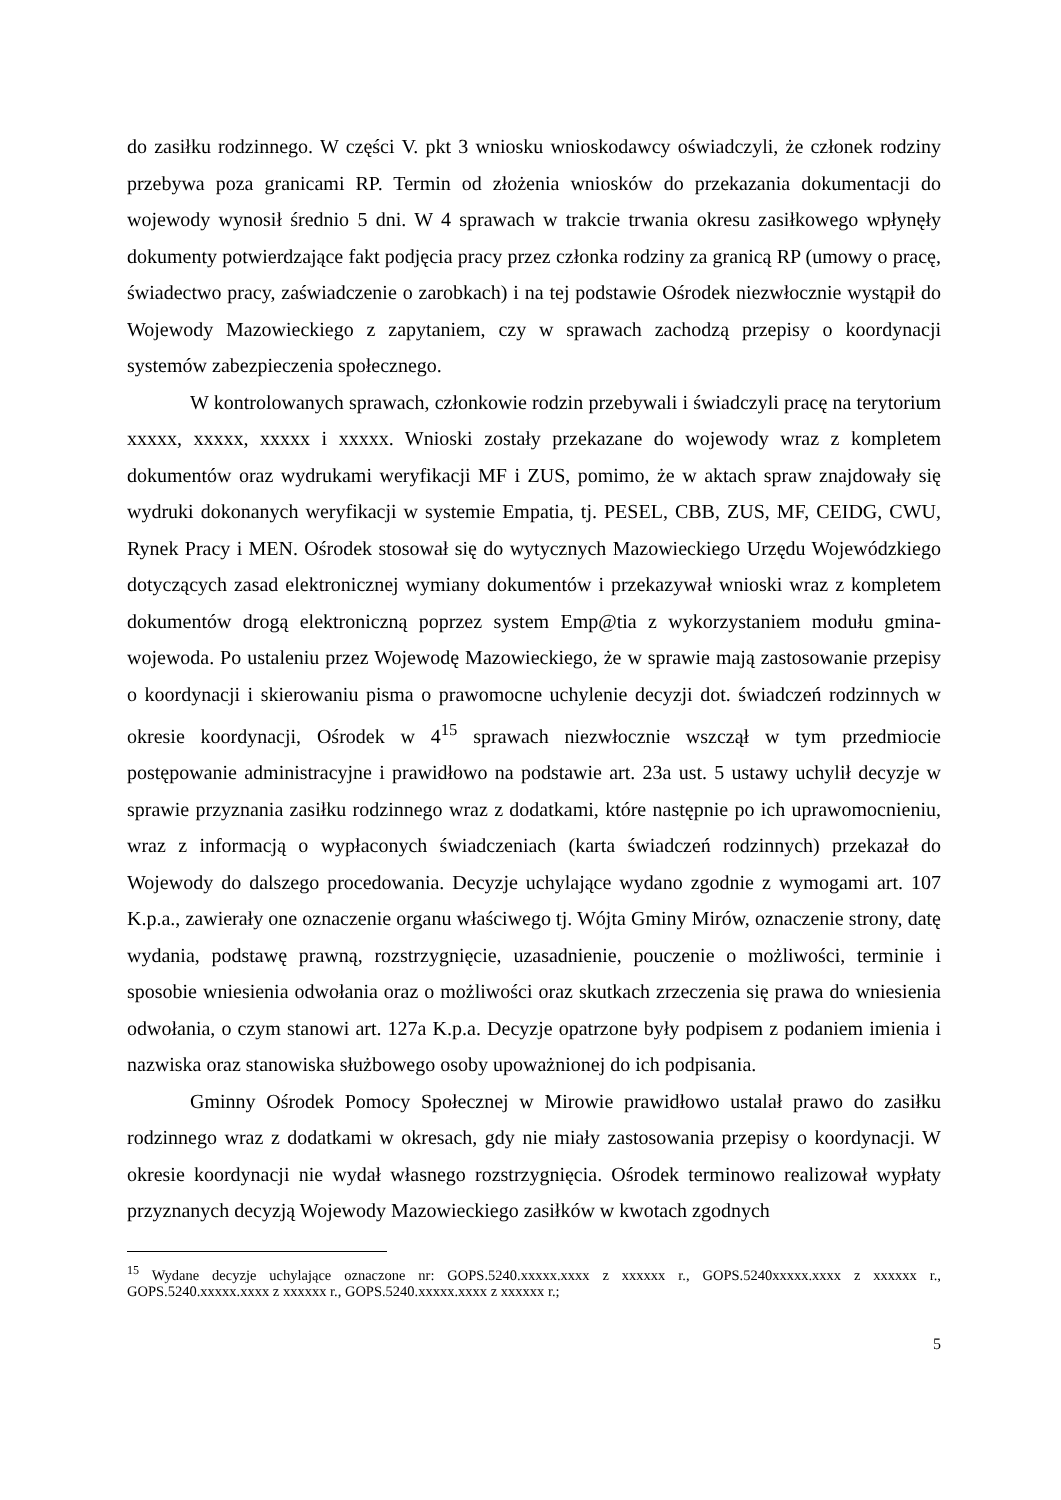do zasiłku rodzinnego. W części V. pkt 3 wniosku wnioskodawcy oświadczyli, że członek rodziny przebywa poza granicami RP. Termin od złożenia wniosków do przekazania dokumentacji do wojewody wynosił średnio 5 dni. W 4 sprawach w trakcie trwania okresu zasiłkowego wpłynęły dokumenty potwierdzające fakt podjęcia pracy przez członka rodziny za granicą RP (umowy o pracę, świadectwo pracy, zaświadczenie o zarobkach) i na tej podstawie Ośrodek niezwłocznie wystąpił do Wojewody Mazowieckiego z zapytaniem, czy w sprawach zachodzą przepisy o koordynacji systemów zabezpieczenia społecznego.
W kontrolowanych sprawach, członkowie rodzin przebywali i świadczyli pracę na terytorium xxxxx, xxxxx, xxxxx i xxxxx. Wnioski zostały przekazane do wojewody wraz z kompletem dokumentów oraz wydrukami weryfikacji MF i ZUS, pomimo, że w aktach spraw znajdowały się wydruki dokonanych weryfikacji w systemie Empatia, tj. PESEL, CBB, ZUS, MF, CEIDG, CWU, Rynek Pracy i MEN. Ośrodek stosował się do wytycznych Mazowieckiego Urzędu Wojewódzkiego dotyczących zasad elektronicznej wymiany dokumentów i przekazywał wnioski wraz z kompletem dokumentów drogą elektroniczną poprzez system Emp@tia z wykorzystaniem modułu gmina-wojewoda. Po ustaleniu przez Wojewodę Mazowieckiego, że w sprawie mają zastosowanie przepisy o koordynacji i skierowaniu pisma o prawomocne uchylenie decyzji dot. świadczeń rodzinnych w okresie koordynacji, Ośrodek w 4<sup>15</sup> sprawach niezwłocznie wszczął w tym przedmiocie postępowanie administracyjne i prawidłowo na podstawie art. 23a ust. 5 ustawy uchylił decyzje w sprawie przyznania zasiłku rodzinnego wraz z dodatkami, które następnie po ich uprawomocnieniu, wraz z informacją o wypłaconych świadczeniach (karta świadczeń rodzinnych) przekazał do Wojewody do dalszego procedowania. Decyzje uchylające wydano zgodnie z wymogami art. 107 K.p.a., zawierały one oznaczenie organu właściwego tj. Wójta Gminy Mirów, oznaczenie strony, datę wydania, podstawę prawną, rozstrzygnięcie, uzasadnienie, pouczenie o możliwości, terminie i sposobie wniesienia odwołania oraz o możliwości oraz skutkach zrzeczenia się prawa do wniesienia odwołania, o czym stanowi art. 127a K.p.a. Decyzje opatrzone były podpisem z podaniem imienia i nazwiska oraz stanowiska służbowego osoby upoważnionej do ich podpisania.
Gminny Ośrodek Pomocy Społecznej w Mirowie prawidłowo ustalał prawo do zasiłku rodzinnego wraz z dodatkami w okresach, gdy nie miały zastosowania przepisy o koordynacji. W okresie koordynacji nie wydał własnego rozstrzygnięcia. Ośrodek terminowo realizował wypłaty przyznanych decyzją Wojewody Mazowieckiego zasiłków w kwotach zgodnych
<sup>15</sup> Wydane decyzje uchylające oznaczone nr: GOPS.5240.xxxxx.xxxx z xxxxxx r., GOPS.5240xxxxx.xxxx z xxxxxx r., GOPS.5240.xxxxx.xxxx z xxxxxx r., GOPS.5240.xxxxx.xxxx z xxxxxx r.;
5